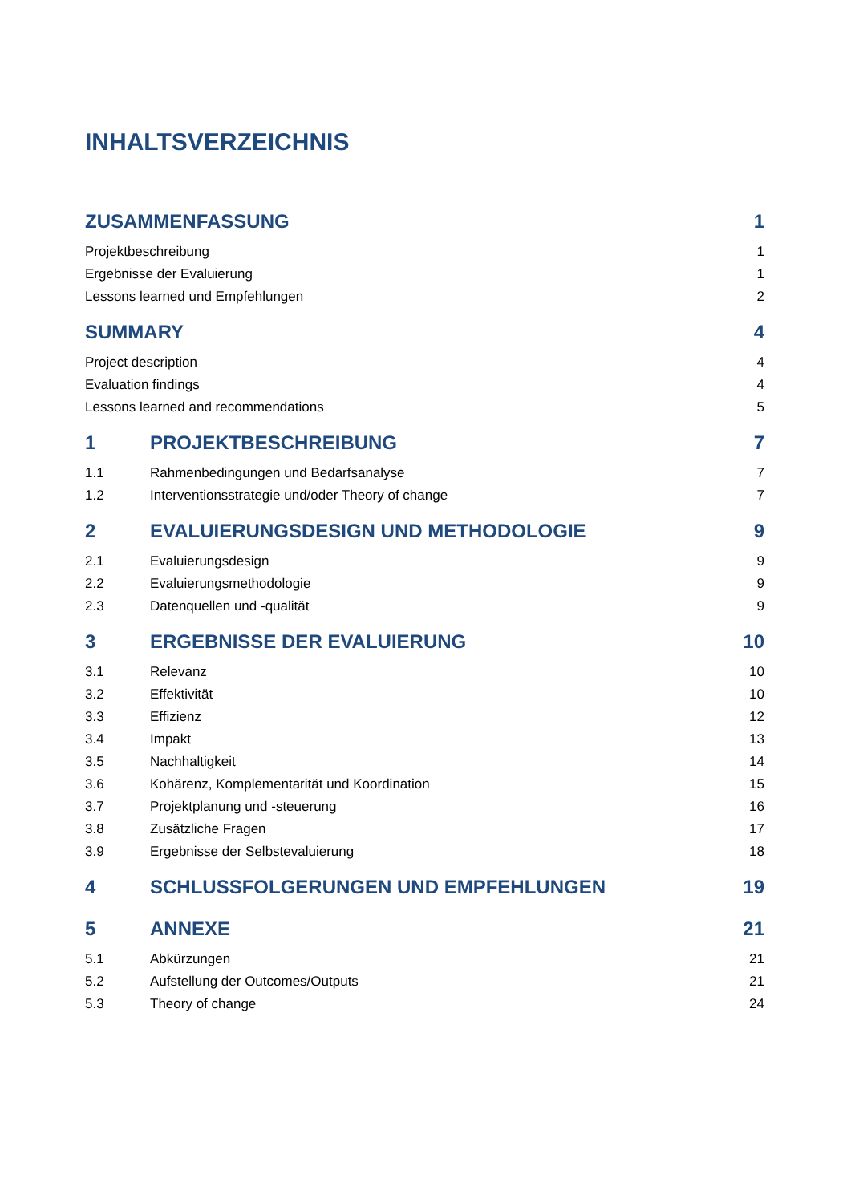INHALTSVERZEICHNIS
ZUSAMMENFASSUNG 1
Projektbeschreibung 1
Ergebnisse der Evaluierung 1
Lessons learned und Empfehlungen 2
SUMMARY 4
Project description 4
Evaluation findings 4
Lessons learned and recommendations 5
1 PROJEKTBESCHREIBUNG 7
1.1 Rahmenbedingungen und Bedarfsanalyse 7
1.2 Interventionsstrategie und/oder Theory of change 7
2 EVALUIERUNGSDESIGN UND METHODOLOGIE 9
2.1 Evaluierungsdesign 9
2.2 Evaluierungsmethodologie 9
2.3 Datenquellen und -qualität 9
3 ERGEBNISSE DER EVALUIERUNG 10
3.1 Relevanz 10
3.2 Effektivität 10
3.3 Effizienz 12
3.4 Impakt 13
3.5 Nachhaltigkeit 14
3.6 Kohärenz, Komplementarität und Koordination 15
3.7 Projektplanung und -steuerung 16
3.8 Zusätzliche Fragen 17
3.9 Ergebnisse der Selbstevaluierung 18
4 SCHLUSSFOLGERUNGEN UND EMPFEHLUNGEN 19
5 ANNEXE 21
5.1 Abkürzungen 21
5.2 Aufstellung der Outcomes/Outputs 21
5.3 Theory of change 24